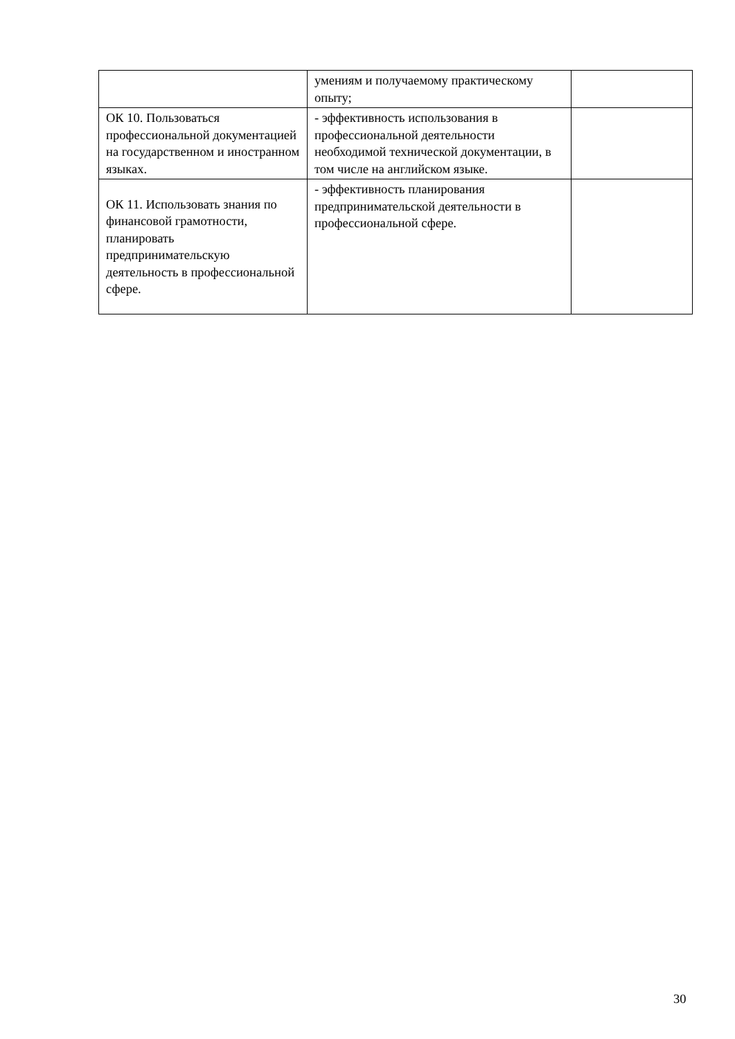| | умениям и получаемому практическому опыту; | |
| ОК 10. Пользоваться профессиональной документацией на государственном и иностранном языках. | - эффективность использования в профессиональной деятельности необходимой технической документации, в том числе на английском языке. | |
| ОК 11. Использовать знания по финансовой грамотности, планировать предпринимательскую деятельность в профессиональной сфере. | - эффективность планирования предпринимательской деятельности в профессиональной сфере. | |
30